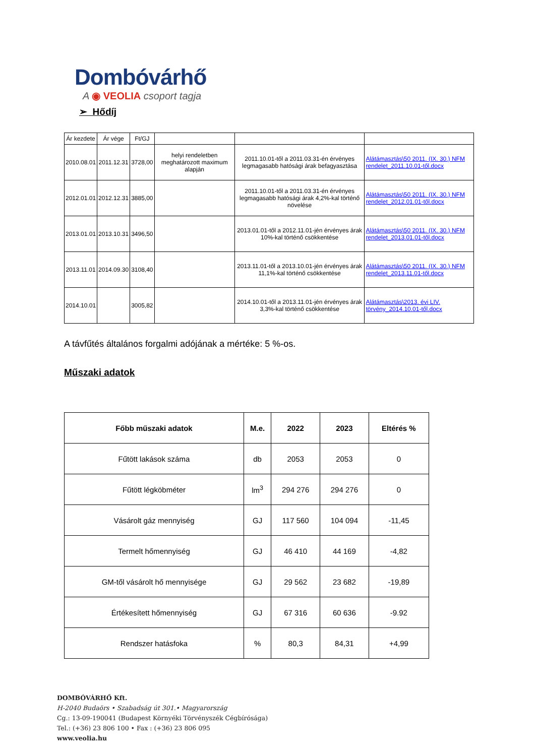Dombóvárhő
A ◉ VEOLIA csoport tagja
➢ Hődíj
| Ár kezdete | Ár vége | Ft/GJ | | | |
| 2010.08.01 | 2011.12.31 | 3728,00 | helyi rendeletben meghatározott maximum alapján | 2011.10.01-től a 2011.03.31-én érvényes legmagasabb hatósági árak befagyasztása | Alátámasztás\50 2011. (IX. 30.) NFM rendelet_2011.10.01-től.docx |
| 2012.01.01 | 2012.12.31 | 3885,00 | | 2011.10.01-től a 2011.03.31-én érvényes legmagasabb hatósági árak 4,2%-kal történő növelése | Alátámasztás\50 2011. (IX. 30.) NFM rendelet_2012.01.01-től.docx |
| 2013.01.01 | 2013.10.31 | 3496,50 | | 2013.01.01-től a 2012.11.01-jén érvényes árak 10%-kal történő csökkentése | Alátámasztás\50 2011. (IX. 30.) NFM rendelet_2013.01.01-től.docx |
| 2013.11.01 | 2014.09.30 | 3108,40 | | 2013.11.01-től a 2013.10.01-jén érvényes árak 11,1%-kal történő csökkentése | Alátámasztás\50 2011. (IX. 30.) NFM rendelet_2013.11.01-től.docx |
| 2014.10.01 | | 3005,82 | | 2014.10.01-től a 2013.11.01-jén érvényes árak 3,3%-kal történő csökkentése | Alátámasztás\2013. évi LIV. törvény_2014.10.01-től.docx |
A távfűtés általános forgalmi adójának a mértéke: 5 %-os.
Műszaki adatok
| Főbb műszaki adatok | M.e. | 2022 | 2023 | Eltérés % |
| --- | --- | --- | --- | --- |
| Fűtött lakások száma | db | 2053 | 2053 | 0 |
| Fűtött légköbméter | lm<sup>3</sup> | 294 276 | 294 276 | 0 |
| Vásárolt gáz mennyiség | GJ | 117 560 | 104 094 | -11,45 |
| Termelt hőmennyiség | GJ | 46 410 | 44 169 | -4,82 |
| GM-től vásárolt hő mennyisége | GJ | 29 562 | 23 682 | -19,89 |
| Értékesített hőmennyiség | GJ | 67 316 | 60 636 | -9.92 |
| Rendszer hatásfoka | % | 80,3 | 84,31 | +4,99 |
DOMBÓVÁRHŐ Kft.
H-2040 Budaörs • Szabadság út 301.• Magyarország
Cg.: 13-09-190041 (Budapest Környéki Törvényszék Cégbírósága)
Tel.: (+36) 23 806 100 • Fax : (+36) 23 806 095
www.veolia.hu